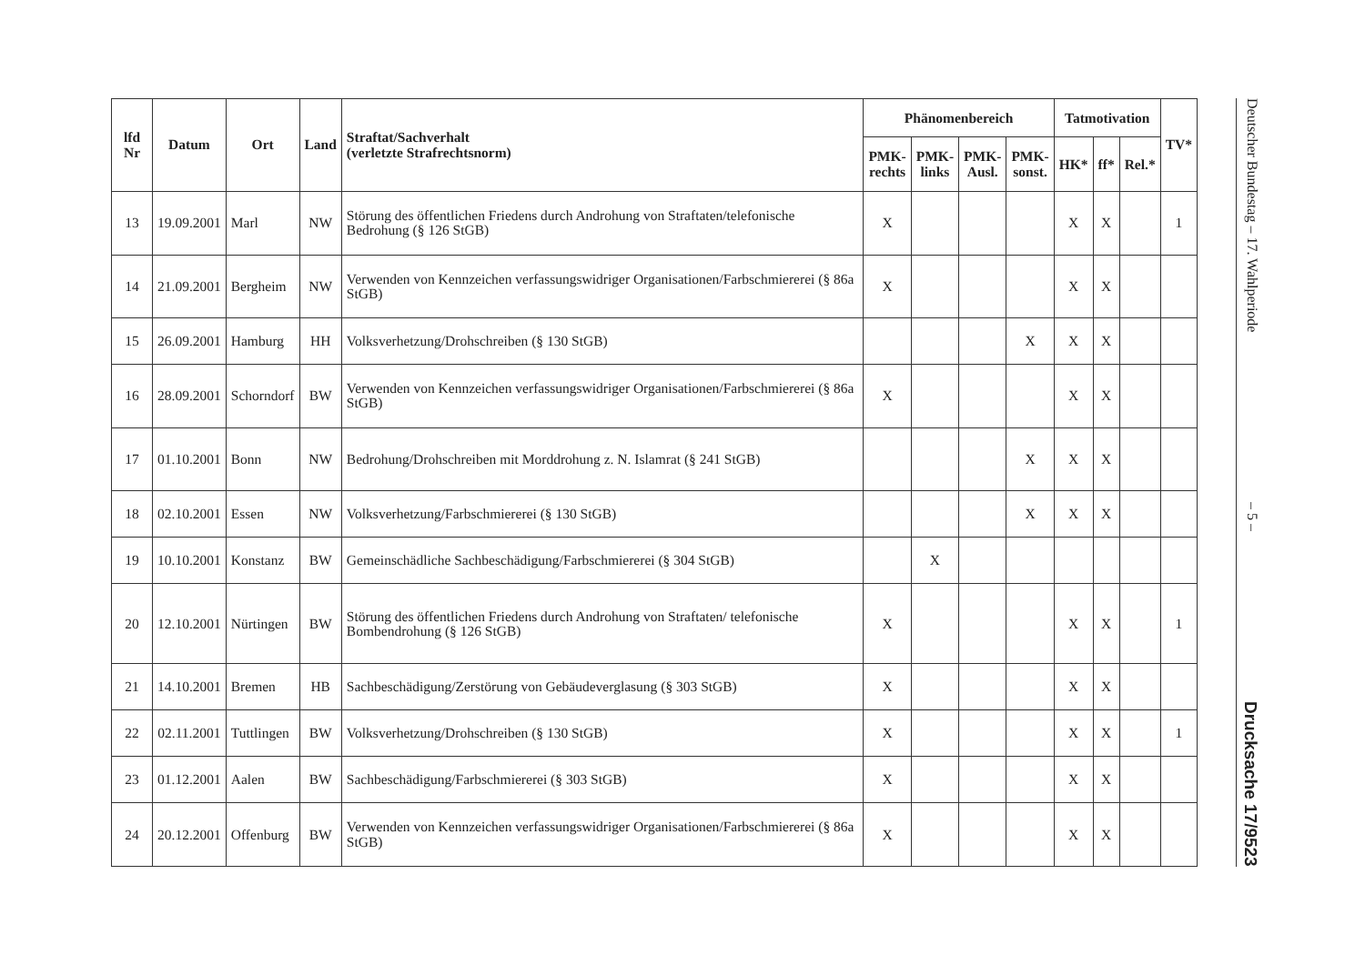| lfd Nr | Datum | Ort | Land | Straftat/Sachverhalt (verletzte Strafrechtsnorm) | Phänomenbereich | | | | Tatmotivation | | | TV* |
| --- | --- | --- | --- | --- | --- | --- | --- | --- | --- | --- | --- | --- |
| | | | | | PMK- rechts | PMK- links | PMK- Ausl. | PMK- sonst. | HK* | ff* | Rel.* | |
| 13 | 19.09.2001 | Marl | NW | Störung des öffentlichen Friedens durch Androhung von Straftaten/telefonische Bedrohung (§ 126 StGB) | X | | | | X | X | | 1 |
| 14 | 21.09.2001 | Bergheim | NW | Verwenden von Kennzeichen verfassungswidriger Organisationen/Farbschmiererei (§ 86a StGB) | X | | | | X | X | | |
| 15 | 26.09.2001 | Hamburg | HH | Volksverhetzung/Drohschreiben (§ 130 StGB) | | | | X | X | X | | |
| 16 | 28.09.2001 | Schorndorf | BW | Verwenden von Kennzeichen verfassungswidriger Organisationen/Farbschmiererei (§ 86a StGB) | X | | | | X | X | | |
| 17 | 01.10.2001 | Bonn | NW | Bedrohung/Drohschreiben mit Morddrohung z. N. Islamrat (§ 241 StGB) | | | | X | X | X | | |
| 18 | 02.10.2001 | Essen | NW | Volksverhetzung/Farbschmiererei (§ 130 StGB) | | | | X | X | X | | |
| 19 | 10.10.2001 | Konstanz | BW | Gemeinschädliche Sachbeschädigung/Farbschmiererei (§ 304 StGB) | | X | | | | | | |
| 20 | 12.10.2001 | Nürtingen | BW | Störung des öffentlichen Friedens durch Androhung von Straftaten/ telefonische Bombendrohung (§ 126 StGB) | X | | | | X | X | | 1 |
| 21 | 14.10.2001 | Bremen | HB | Sachbeschädigung/Zerstörung von Gebäudeverglasung (§ 303 StGB) | X | | | | X | X | | |
| 22 | 02.11.2001 | Tuttlingen | BW | Volksverhetzung/Drohschreiben (§ 130 StGB) | X | | | | X | X | | 1 |
| 23 | 01.12.2001 | Aalen | BW | Sachbeschädigung/Farbschmiererei (§ 303 StGB) | X | | | | X | X | | |
| 24 | 20.12.2001 | Offenburg | BW | Verwenden von Kennzeichen verfassungswidriger Organisationen/Farbschmiererei (§ 86a StGB) | X | | | | X | X | | |
Deutscher Bundestag – 17. Wahlperiode – 5 – Drucksache 17/9523